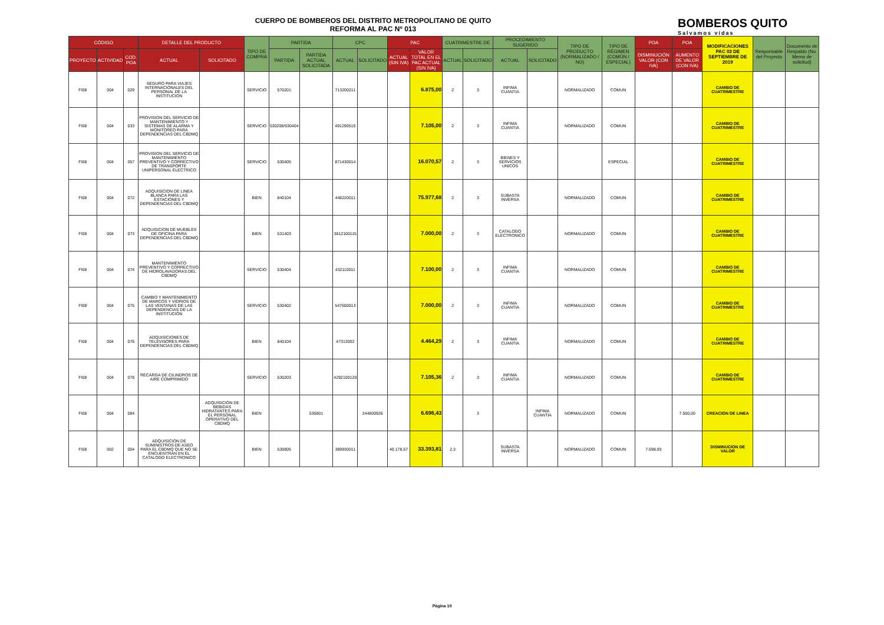CUERPO DE BOMBEROS DEL DISTRITO METROPOLITANO DE QUITO
REFORMA AL PAC Nº 013
BOMBEROS QUITO
Salvamos vidas
| CÓDIGO | | | DETALLE DEL PRODUCTO | | TIPO DE COMPRA | PARTIDA | | CPC | | PAC | | CUATRIMESTRE DE | | PROCEDIMIENTO SUGERIDO | | TIPO DE PRODUCTO (NORMALIZADO / NO) | TIPO DE RÉGIMEN (COMÚN / ESPECIAL) | POA | POA | MODIFICACIONES PAC 03 DE SEPTIEMBRE DE 2019 | Responsable del Proyecto | Documento de Respaldo (No. Memo de solicitud) |
| --- | --- | --- | --- | --- | --- | --- | --- | --- | --- | --- | --- | --- | --- | --- | --- | --- | --- | --- | --- | --- | --- | --- |
| PROYECTO | ACTIVIDAD | COD. POA | ACTUAL | SOLICITADO | | PARTIDA | PARTIDA ACTUAL SOLICITADA | ACTUAL | SOLICITADO | ACTUAL (SIN IVA) | VALOR TOTAL EN EL PAC ACTUAL (SIN IVA) | ACTUAL | SOLICITADO | ACTUAL | SOLICITADO | | | DISMINUCIÓN VALOR (CON IVA) | AUMENTO DE VALOR (CON IVA) | | | |
| FI08 | 004 | 029 | SEGURO PARA VIAJES INTERNACIONALES DEL PERSONAL DE LA INSTITUCION | | SERVICIO | 570201 | | 713200211 | | | 6.875,00 | 2 | 3 | INFIMA CUANTIA | | NORMALIZADO | COMUN | | | CAMBIO DE CUATRIMESTRE | | |
| FI08 | 004 | 033 | PROVISION DEL SERVICIO DE MANTENIMIENTO Y SISTEMAS DE ALARMA Y MONITOREO PARA DEPENDENCIAS DEL CBDMQ | | SERVICIO | 530208/530404 | | 491290515 | | | 7.105,00 | 2 | 3 | INFIMA CUANTIA | | NORMALIZADO | COMUN | | | CAMBIO DE CUATRIMESTRE | | |
| FI08 | 004 | 057 | PROVISION DEL SERVICIO DE MANTENIMIENTO PREVENTIVO Y CORRECTIVO DE TRANSPORTE UNIPERSONAL ELECTRICO | | SERVICIO | 530405 | | 871430014 | | | 16.070,57 | 2 | 3 | BIENES Y SERVICIOS UNICOS | | | ESPECIAL | | | CAMBIO DE CUATRIMESTRE | | |
| FI08 | 004 | 072 | ADQUISICION DE LINEA BLANCA PARA LAS ESTACIONES Y DEPENDENCIAS DEL CBDMQ | | BIEN | 840104 | | 446220011 | | | 75.977,68 | 2 | 3 | SUBASTA INVERSA | | NORMALIZADO | COMUN | | | CAMBIO DE CUATRIMESTRE | | |
| FI08 | 004 | 073 | ADQUISICION DE MUEBLES DE OFICINA PARA DEPENDENCIAS DEL CBDMQ | | BIEN | 531403 | | 3812100115 | | | 7.000,00 | 2 | 3 | CATALOGO ELECTRONICO | | NORMALIZADO | COMUN | | | CAMBIO DE CUATRIMESTRE | | |
| FI08 | 004 | 074 | MANTENIMIENTO PREVENTIVO Y CORRECTIVO DE HIDROLAVADORAS DEL CBDMQ | | SERVICIO | 530404 | | 432110011 | | | 7.100,00 | 2 | 3 | INFIMA CUANTIA | | NORMALIZADO | COMUN | | | CAMBIO DE CUATRIMESTRE | | |
| FI08 | 004 | 075 | CAMBIO Y MANTENIMIENTO DE MARCOS Y VIDRIOS DE LAS VENTANAS DE LAS DEPENDENCIAS DE LA INSTITUCIÓN | | SERVICIO | 530402 | | 547600013 | | | 7.000,00 | 2 | 3 | INFIMA CUANTIA | | NORMALIZADO | COMUN | | | CAMBIO DE CUATRIMESTRE | | |
| FI08 | 004 | 076 | ADQUISICIONES DE TELEVISORES PARA DEPENDENCIAS DEL CBDMQ | | BIEN | 840104 | | 47313002 | | | 4.464,29 | 2 | 3 | INFIMA CUANTIA | | NORMALIZADO | COMUN | | | CAMBIO DE CUATRIMESTRE | | |
| FI08 | 004 | 078 | RECARGA DE CILINDROS DE AIRE COMPRIMIDO | | SERVICIO | 530203 | | 4292100120 | | | 7.105,36 | 2 | 3 | INFIMA CUANTIA | | NORMALIZADO | COMUN | | | CAMBIO DE CUATRIMESTRE | | |
| FI08 | 004 | 084 | | ADQUISICIÓN DE BEBIDAS HIDRATANTES PARA EL PERSONAL OPERATIVO DEL CBDMQ | BIEN | | 530801 | | 244800926 | | 6.696,43 | | 3 | | INFIMA CUANTIA | NORMALIZADO | COMUN | | 7.500,00 | CREACION DE LINEA | | |
| FI08 | 002 | 004 | ADQUISICION DE SUMINISTROS DE ASEO PARA EL CBDMQ QUE NO SE ENCUENTRAN EN EL CATALOGO ELECTRONICO | | BIEN | 530805 | | 389930011 | | 40.178,57 | 33.393,81 | 2,3 | | SUBASTA INVERSA | | NORMALIZADO | COMUN | 7.598,93 | | DISMINUCION DE VALOR | | |
Página 10